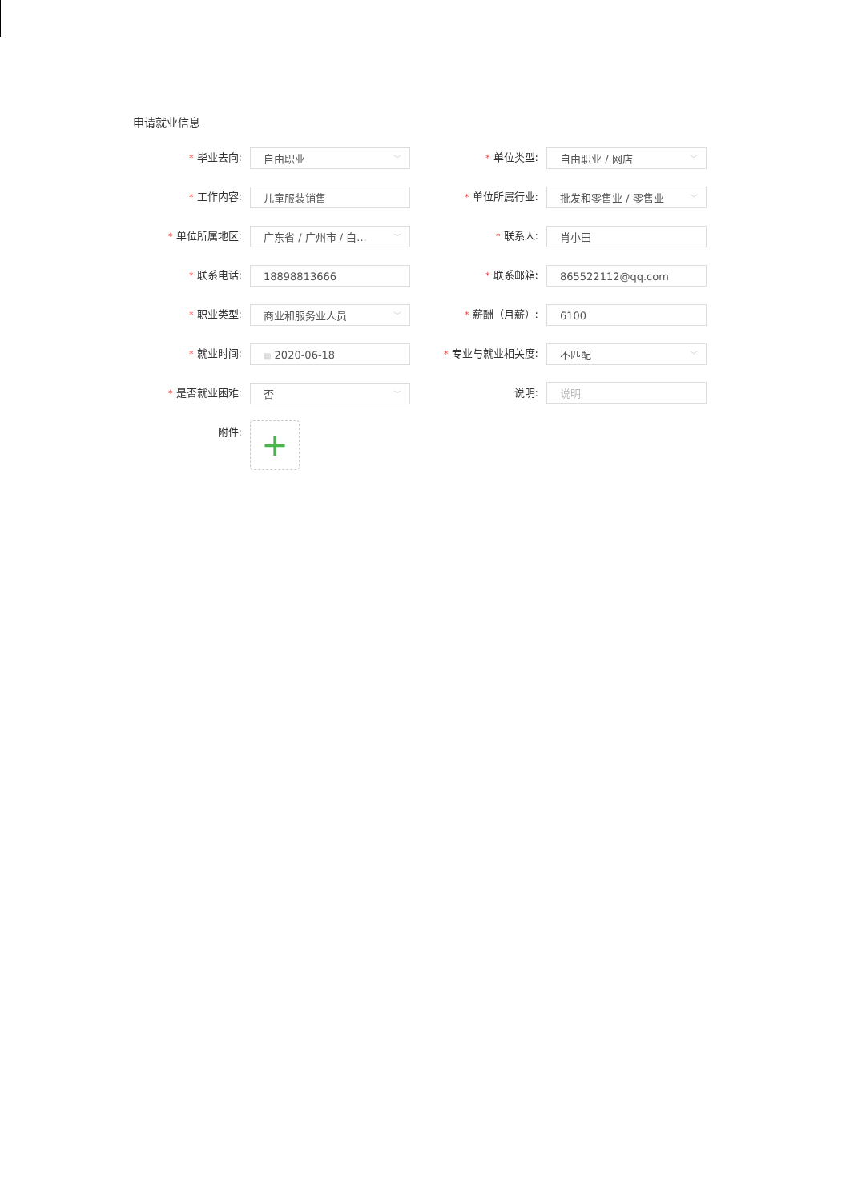申请就业信息
* 毕业去向:
自由职业 ﹀
* 单位类型:
自由职业 / 网店 ﹀
* 工作内容:
儿童服装销售
* 单位所属行业:
批发和零售业 / 零售业 ﹀
* 单位所属地区:
广东省 / 广州市 / 白... ﹀
* 联系人:
肖小田
* 联系电话:
18898813666
* 联系邮箱:
865522112@qq.com
* 职业类型:
商业和服务业人员 ﹀
* 薪酬（月薪）:
6100
* 就业时间:
▦ 2020-06-18
* 专业与就业相关度:
不匹配 ﹀
* 是否就业困难:
否 ﹀
说明:
说明
附件:
+